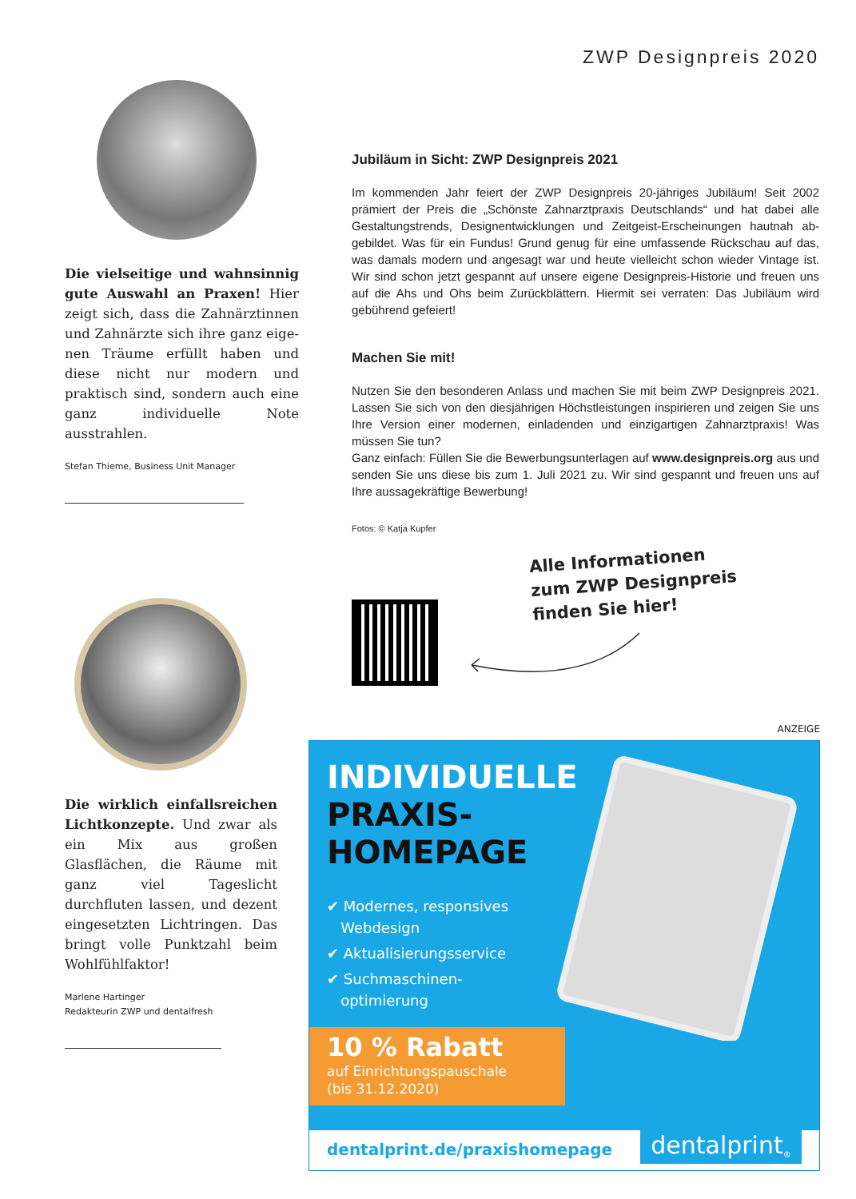ZWP Designpreis 2020
Die vielseitige und wahnsinnig gute Auswahl an Praxen! Hier zeigt sich, dass die Zahnärztinnen und Zahnärzte sich ihre ganz eige­nen Träume erfüllt haben und diese nicht nur modern und praktisch sind, sondern auch eine ganz individuelle Note ausstrahlen.
Stefan Thieme, Business Unit Manager
Die wirklich einfallsreichen Lichtkonzepte. Und zwar als ein Mix aus großen Glasflächen, die Räume mit ganz viel Tages­licht durchfluten lassen, und dezent eingesetzten Lichtringen. Das bringt volle Punktzahl beim Wohlfühlfaktor!
Marlene Hartinger
Redakteurin ZWP und dentalfresh
Jubiläum in Sicht: ZWP Designpreis 2021
Im kommenden Jahr feiert der ZWP Designpreis 20-jähriges Jubiläum! Seit 2002 prämiert der Preis die „Schönste Zahnarztpraxis Deutschlands“ und hat dabei alle Gestaltungstrends, Designentwicklungen und Zeitgeist-Erscheinungen hautnah ab­gebildet. Was für ein Fundus! Grund genug für eine umfassende Rückschau auf das, was damals modern und angesagt war und heute vielleicht schon wieder Vintage ist. Wir sind schon jetzt gespannt auf unsere eigene Designpreis-Historie und freuen uns auf die Ahs und Ohs beim Zurückblättern. Hiermit sei verraten: Das Jubiläum wird gebührend gefeiert!
Machen Sie mit!
Nutzen Sie den besonderen Anlass und machen Sie mit beim ZWP Designpreis 2021. Lassen Sie sich von den diesjährigen Höchstleistungen inspirieren und zeigen Sie uns Ihre Version einer modernen, einladenden und einzigartigen Zahnarztpraxis! Was müssen Sie tun?
Ganz einfach: Füllen Sie die Bewerbungsunterlagen auf www.designpreis.org aus und senden Sie uns diese bis zum 1. Juli 2021 zu. Wir sind gespannt und freuen uns auf Ihre aussagekräftige Bewerbung!
Fotos: © Katja Kupfer
Alle Informationen
zum ZWP Designpreis
finden Sie hier!
ANZEIGE
INDIVIDUELLE
PRAXIS-
HOMEPAGE
✔ Modernes, responsives
Webdesign
✔ Aktualisierungsservice
✔ Suchmaschinen-
optimierung
10 % Rabatt
auf Einrichtungspauschale
(bis 31.12.2020)
dentalprint.de/praxishomepage
dentalprint<sup>®</sup>